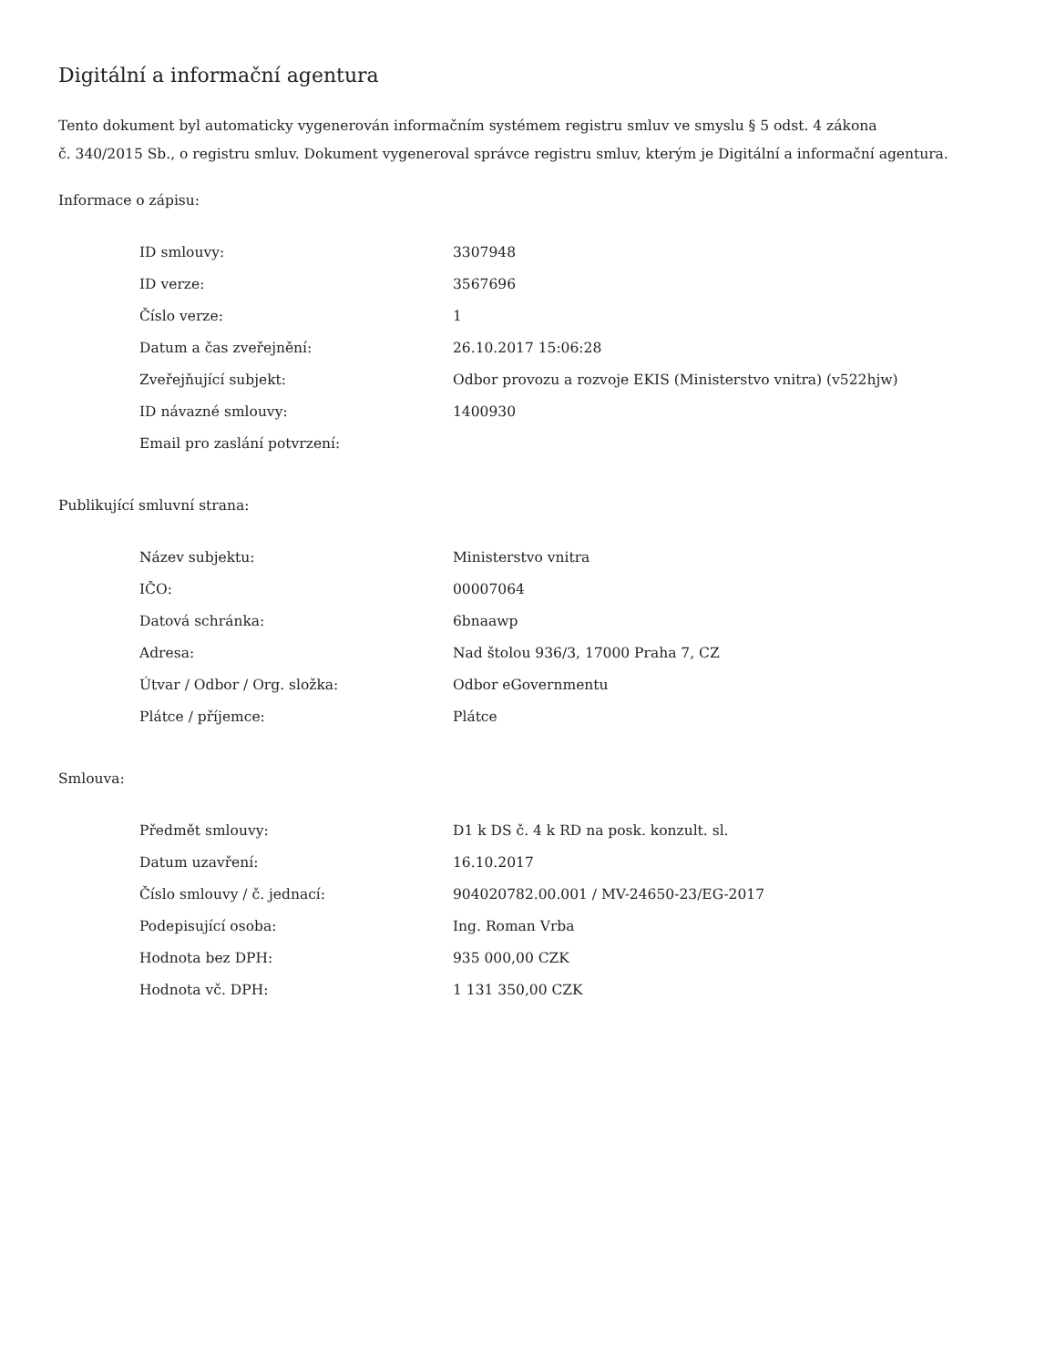Digitální a informační agentura
Tento dokument byl automaticky vygenerován informačním systémem registru smluv ve smyslu § 5 odst. 4 zákona
č. 340/2015 Sb., o registru smluv. Dokument vygeneroval správce registru smluv, kterým je Digitální a informační agentura.
Informace o zápisu:
| ID smlouvy: | 3307948 |
| ID verze: | 3567696 |
| Číslo verze: | 1 |
| Datum a čas zveřejnění: | 26.10.2017 15:06:28 |
| Zveřejňující subjekt: | Odbor provozu a rozvoje EKIS (Ministerstvo vnitra) (v522hjw) |
| ID návazné smlouvy: | 1400930 |
| Email pro zaslání potvrzení: | |
Publikující smluvní strana:
| Název subjektu: | Ministerstvo vnitra |
| IČO: | 00007064 |
| Datová schránka: | 6bnaawp |
| Adresa: | Nad štolou 936/3, 17000 Praha 7, CZ |
| Útvar / Odbor / Org. složka: | Odbor eGovernmentu |
| Plátce / příjemce: | Plátce |
Smlouva:
| Předmět smlouvy: | D1 k DS č. 4 k RD na posk. konzult. sl. |
| Datum uzavření: | 16.10.2017 |
| Číslo smlouvy / č. jednací: | 904020782.00.001 / MV-24650-23/EG-2017 |
| Podepisující osoba: | Ing. Roman Vrba |
| Hodnota bez DPH: | 935 000,00 CZK |
| Hodnota vč. DPH: | 1 131 350,00 CZK |